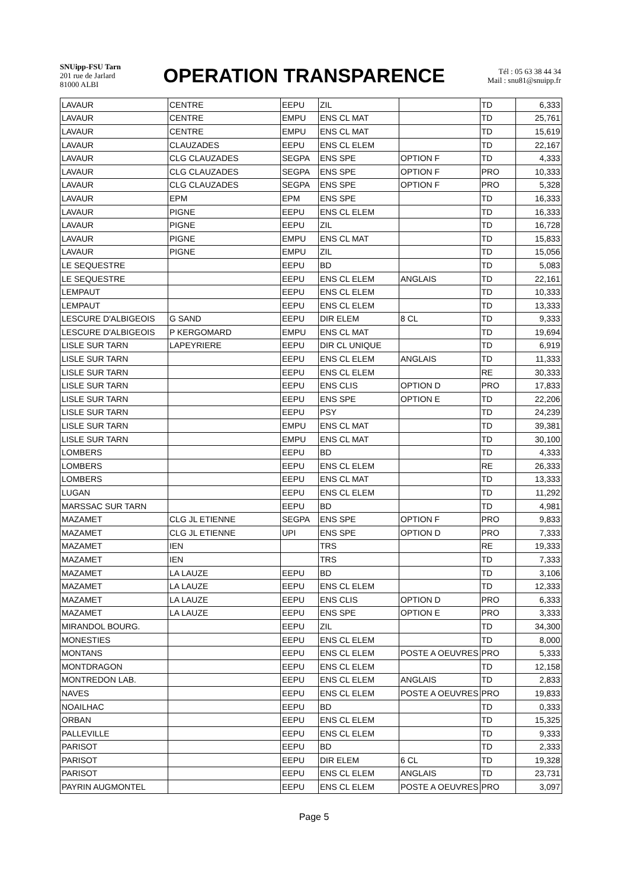SNUipp-FSU Tarn
201 rue de Jarlard
81000 ALBI
OPERATION TRANSPARENCE
Tél : 05 63 38 44 34
Mail : snu81@snuipp.fr
| LAVAUR | CENTRE | EEPU | ZIL | | TD | 6,333 |
| LAVAUR | CENTRE | EMPU | ENS CL MAT | | TD | 25,761 |
| LAVAUR | CENTRE | EMPU | ENS CL MAT | | TD | 15,619 |
| LAVAUR | CLAUZADES | EEPU | ENS CL ELEM | | TD | 22,167 |
| LAVAUR | CLG CLAUZADES | SEGPA | ENS SPE | OPTION F | TD | 4,333 |
| LAVAUR | CLG CLAUZADES | SEGPA | ENS SPE | OPTION F | PRO | 10,333 |
| LAVAUR | CLG CLAUZADES | SEGPA | ENS SPE | OPTION F | PRO | 5,328 |
| LAVAUR | EPM | EPM | ENS SPE | | TD | 16,333 |
| LAVAUR | PIGNE | EEPU | ENS CL ELEM | | TD | 16,333 |
| LAVAUR | PIGNE | EEPU | ZIL | | TD | 16,728 |
| LAVAUR | PIGNE | EMPU | ENS CL MAT | | TD | 15,833 |
| LAVAUR | PIGNE | EMPU | ZIL | | TD | 15,056 |
| LE SEQUESTRE | | EEPU | BD | | TD | 5,083 |
| LE SEQUESTRE | | EEPU | ENS CL ELEM | ANGLAIS | TD | 22,161 |
| LEMPAUT | | EEPU | ENS CL ELEM | | TD | 10,333 |
| LEMPAUT | | EEPU | ENS CL ELEM | | TD | 13,333 |
| LESCURE D'ALBIGEOIS | G SAND | EEPU | DIR ELEM | 8 CL | TD | 9,333 |
| LESCURE D'ALBIGEOIS | P KERGOMARD | EMPU | ENS CL MAT | | TD | 19,694 |
| LISLE SUR TARN | LAPEYRIERE | EEPU | DIR CL UNIQUE | | TD | 6,919 |
| LISLE SUR TARN | | EEPU | ENS CL ELEM | ANGLAIS | TD | 11,333 |
| LISLE SUR TARN | | EEPU | ENS CL ELEM | | RE | 30,333 |
| LISLE SUR TARN | | EEPU | ENS CLIS | OPTION D | PRO | 17,833 |
| LISLE SUR TARN | | EEPU | ENS SPE | OPTION E | TD | 22,206 |
| LISLE SUR TARN | | EEPU | PSY | | TD | 24,239 |
| LISLE SUR TARN | | EMPU | ENS CL MAT | | TD | 39,381 |
| LISLE SUR TARN | | EMPU | ENS CL MAT | | TD | 30,100 |
| LOMBERS | | EEPU | BD | | TD | 4,333 |
| LOMBERS | | EEPU | ENS CL ELEM | | RE | 26,333 |
| LOMBERS | | EEPU | ENS CL MAT | | TD | 13,333 |
| LUGAN | | EEPU | ENS CL ELEM | | TD | 11,292 |
| MARSSAC SUR TARN | | EEPU | BD | | TD | 4,981 |
| MAZAMET | CLG JL ETIENNE | SEGPA | ENS SPE | OPTION F | PRO | 9,833 |
| MAZAMET | CLG JL ETIENNE | UPI | ENS SPE | OPTION D | PRO | 7,333 |
| MAZAMET | IEN | | TRS | | RE | 19,333 |
| MAZAMET | IEN | | TRS | | TD | 7,333 |
| MAZAMET | LA LAUZE | EEPU | BD | | TD | 3,106 |
| MAZAMET | LA LAUZE | EEPU | ENS CL ELEM | | TD | 12,333 |
| MAZAMET | LA LAUZE | EEPU | ENS CLIS | OPTION D | PRO | 6,333 |
| MAZAMET | LA LAUZE | EEPU | ENS SPE | OPTION E | PRO | 3,333 |
| MIRANDOL BOURG. | | EEPU | ZIL | | TD | 34,300 |
| MONESTIES | | EEPU | ENS CL ELEM | | TD | 8,000 |
| MONTANS | | EEPU | ENS CL ELEM | POSTE A OEUVRES | PRO | 5,333 |
| MONTDRAGON | | EEPU | ENS CL ELEM | | TD | 12,158 |
| MONTREDON LAB. | | EEPU | ENS CL ELEM | ANGLAIS | TD | 2,833 |
| NAVES | | EEPU | ENS CL ELEM | POSTE A OEUVRES | PRO | 19,833 |
| NOAILHAC | | EEPU | BD | | TD | 0,333 |
| ORBAN | | EEPU | ENS CL ELEM | | TD | 15,325 |
| PALLEVILLE | | EEPU | ENS CL ELEM | | TD | 9,333 |
| PARISOT | | EEPU | BD | | TD | 2,333 |
| PARISOT | | EEPU | DIR ELEM | 6 CL | TD | 19,328 |
| PARISOT | | EEPU | ENS CL ELEM | ANGLAIS | TD | 23,731 |
| PAYRIN AUGMONTEL | | EEPU | ENS CL ELEM | POSTE A OEUVRES | PRO | 3,097 |
Page 5